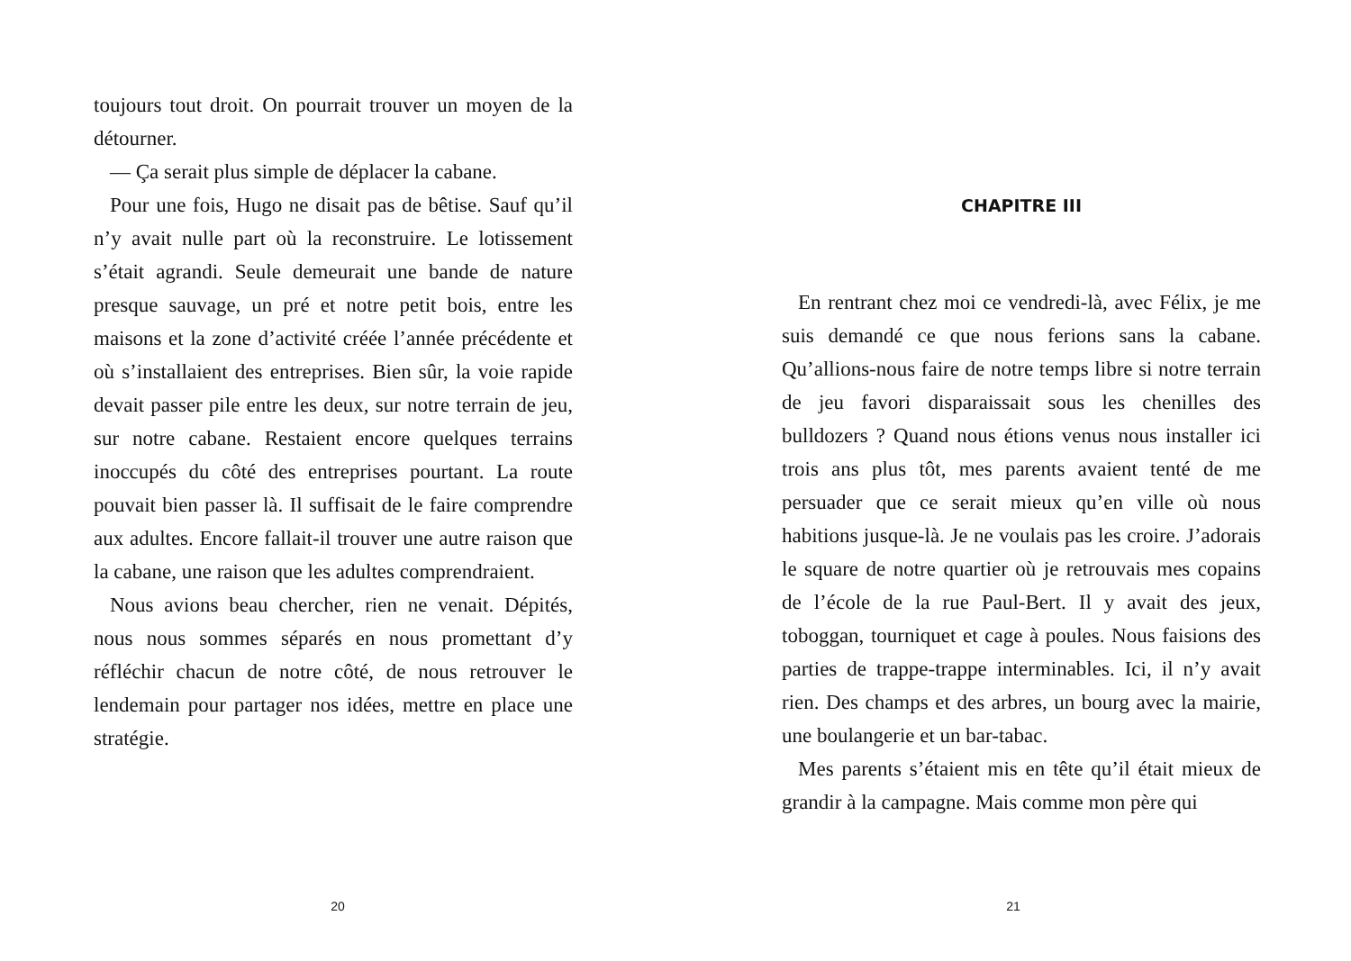toujours tout droit. On pourrait trouver un moyen de la détourner.
— Ça serait plus simple de déplacer la cabane.
Pour une fois, Hugo ne disait pas de bêtise. Sauf qu’il n’y avait nulle part où la reconstruire. Le lotissement s’était agrandi. Seule demeurait une bande de nature presque sauvage, un pré et notre petit bois, entre les maisons et la zone d’activité créée l’année précédente et où s’installaient des entreprises. Bien sûr, la voie rapide devait passer pile entre les deux, sur notre terrain de jeu, sur notre cabane. Restaient encore quelques terrains inoccupés du côté des entreprises pourtant. La route pouvait bien passer là. Il suffisait de le faire comprendre aux adultes. Encore fallait-il trouver une autre raison que la cabane, une raison que les adultes comprendraient.
Nous avions beau chercher, rien ne venait. Dépités, nous nous sommes séparés en nous promettant d’y réfléchir chacun de notre côté, de nous retrouver le lendemain pour partager nos idées, mettre en place une stratégie.
20
CHAPITRE III
En rentrant chez moi ce vendredi-là, avec Félix, je me suis demandé ce que nous ferions sans la cabane. Qu’allions-nous faire de notre temps libre si notre terrain de jeu favori disparaissait sous les chenilles des bulldozers ? Quand nous étions venus nous installer ici trois ans plus tôt, mes parents avaient tenté de me persuader que ce serait mieux qu’en ville où nous habitions jusque-là. Je ne voulais pas les croire. J’adorais le square de notre quartier où je retrouvais mes copains de l’école de la rue Paul-Bert. Il y avait des jeux, toboggan, tourniquet et cage à poules. Nous faisions des parties de trappe-trappe interminables. Ici, il n’y avait rien. Des champs et des arbres, un bourg avec la mairie, une boulangerie et un bar-tabac.
Mes parents s’étaient mis en tête qu’il était mieux de grandir à la campagne. Mais comme mon père qui
21